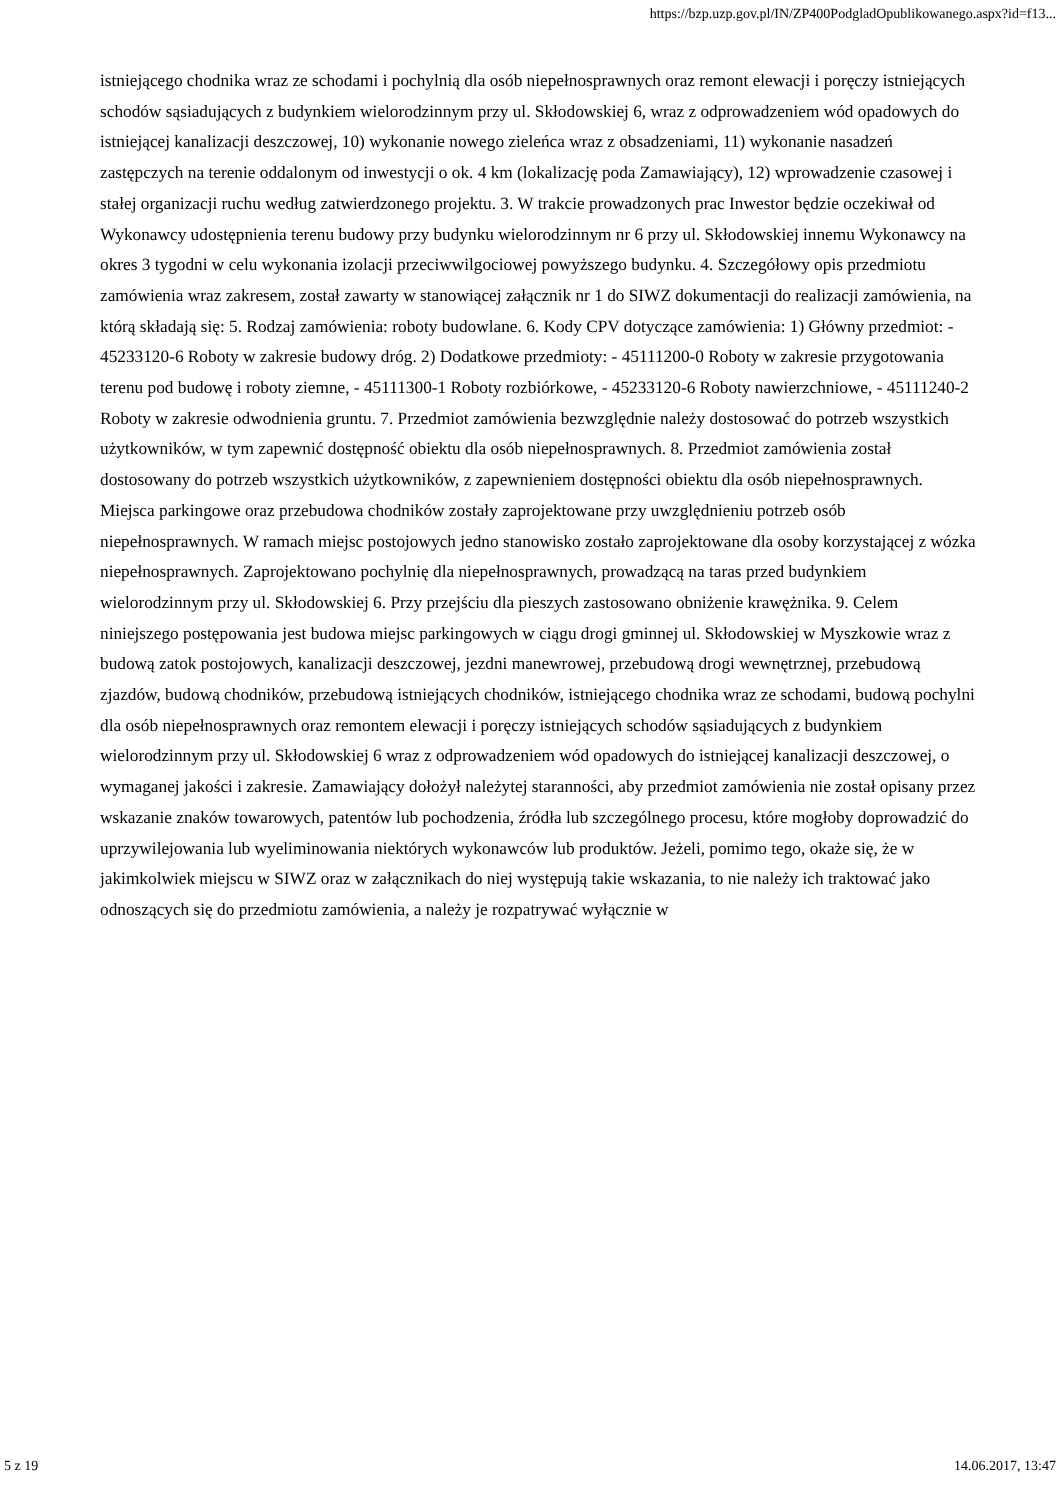https://bzp.uzp.gov.pl/IN/ZP400PodgladOpublikowanego.aspx?id=f13...
istniejącego chodnika wraz ze schodami i pochylnią dla osób niepełnosprawnych oraz remont elewacji i poręczy istniejących schodów sąsiadujących z budynkiem wielorodzinnym przy ul. Skłodowskiej 6, wraz z odprowadzeniem wód opadowych do istniejącej kanalizacji deszczowej, 10) wykonanie nowego zieleńca wraz z obsadzeniami, 11) wykonanie nasadzeń zastępczych na terenie oddalonym od inwestycji o ok. 4 km (lokalizację poda Zamawiający), 12) wprowadzenie czasowej i stałej organizacji ruchu według zatwierdzonego projektu. 3. W trakcie prowadzonych prac Inwestor będzie oczekiwał od Wykonawcy udostępnienia terenu budowy przy budynku wielorodzinnym nr 6 przy ul. Skłodowskiej innemu Wykonawcy na okres 3 tygodni w celu wykonania izolacji przeciwwilgociowej powyższego budynku. 4. Szczegółowy opis przedmiotu zamówienia wraz zakresem, został zawarty w stanowiącej załącznik nr 1 do SIWZ dokumentacji do realizacji zamówienia, na którą składają się: 5. Rodzaj zamówienia: roboty budowlane. 6. Kody CPV dotyczące zamówienia: 1) Główny przedmiot: - 45233120-6 Roboty w zakresie budowy dróg. 2) Dodatkowe przedmioty: - 45111200-0 Roboty w zakresie przygotowania terenu pod budowę i roboty ziemne, - 45111300-1 Roboty rozbiórkowe, - 45233120-6 Roboty nawierzchniowe, - 45111240-2 Roboty w zakresie odwodnienia gruntu. 7. Przedmiot zamówienia bezwzględnie należy dostosować do potrzeb wszystkich użytkowników, w tym zapewnić dostępność obiektu dla osób niepełnosprawnych. 8. Przedmiot zamówienia został dostosowany do potrzeb wszystkich użytkowników, z zapewnieniem dostępności obiektu dla osób niepełnosprawnych. Miejsca parkingowe oraz przebudowa chodników zostały zaprojektowane przy uwzględnieniu potrzeb osób niepełnosprawnych. W ramach miejsc postojowych jedno stanowisko zostało zaprojektowane dla osoby korzystającej z wózka niepełnosprawnych. Zaprojektowano pochylnię dla niepełnosprawnych, prowadzącą na taras przed budynkiem wielorodzinnym przy ul. Skłodowskiej 6. Przy przejściu dla pieszych zastosowano obniżenie krawężnika. 9. Celem niniejszego postępowania jest budowa miejsc parkingowych w ciągu drogi gminnej ul. Skłodowskiej w Myszkowie wraz z budową zatok postojowych, kanalizacji deszczowej, jezdni manewrowej, przebudową drogi wewnętrznej, przebudową zjazdów, budową chodników, przebudową istniejących chodników, istniejącego chodnika wraz ze schodami, budową pochylni dla osób niepełnosprawnych oraz remontem elewacji i poręczy istniejących schodów sąsiadujących z budynkiem wielorodzinnym przy ul. Skłodowskiej 6 wraz z odprowadzeniem wód opadowych do istniejącej kanalizacji deszczowej, o wymaganej jakości i zakresie. Zamawiający dołożył należytej staranności, aby przedmiot zamówienia nie został opisany przez wskazanie znaków towarowych, patentów lub pochodzenia, źródła lub szczególnego procesu, które mogłoby doprowadzić do uprzywilejowania lub wyeliminowania niektórych wykonawców lub produktów. Jeżeli, pomimo tego, okaże się, że w jakimkolwiek miejscu w SIWZ oraz w załącznikach do niej występują takie wskazania, to nie należy ich traktować jako odnoszących się do przedmiotu zamówienia, a należy je rozpatrywać wyłącznie w
5 z 19 14.06.2017, 13:47